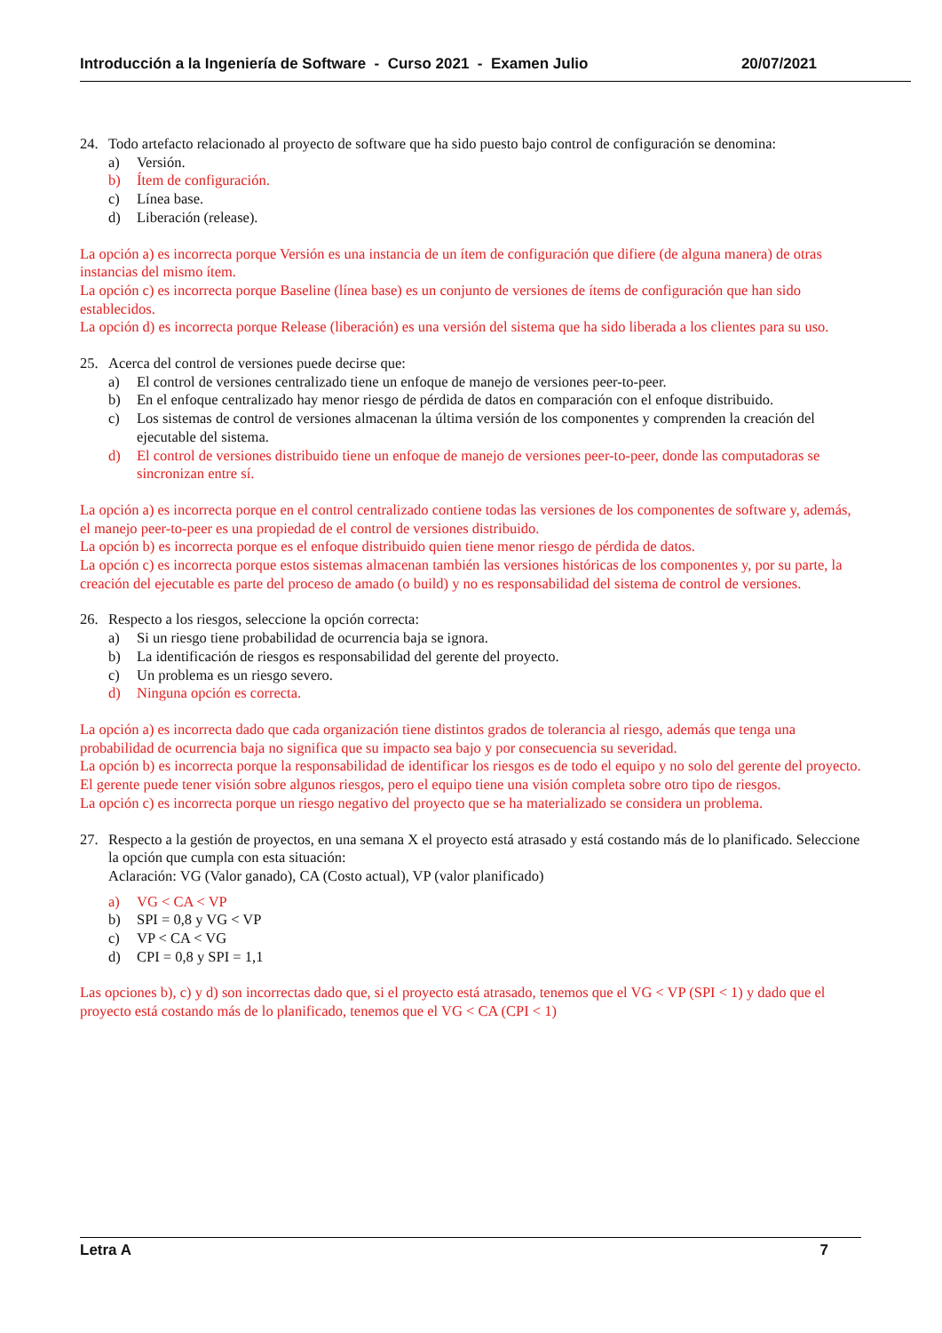Introducción a la Ingeniería de Software - Curso 2021 - Examen Julio 20/07/2021
24. Todo artefacto relacionado al proyecto de software que ha sido puesto bajo control de configuración se denomina:
a) Versión.
b) Ítem de configuración.
c) Línea base.
d) Liberación (release).
La opción a) es incorrecta porque Versión es una instancia de un ítem de configuración que difiere (de alguna manera) de otras instancias del mismo ítem.
La opción c) es incorrecta porque Baseline (línea base) es un conjunto de versiones de ítems de configuración que han sido establecidos.
La opción d) es incorrecta porque Release (liberación) es una versión del sistema que ha sido liberada a los clientes para su uso.
25. Acerca del control de versiones puede decirse que:
a) El control de versiones centralizado tiene un enfoque de manejo de versiones peer-to-peer.
b) En el enfoque centralizado hay menor riesgo de pérdida de datos en comparación con el enfoque distribuido.
c) Los sistemas de control de versiones almacenan la última versión de los componentes y comprenden la creación del ejecutable del sistema.
d) El control de versiones distribuido tiene un enfoque de manejo de versiones peer-to-peer, donde las computadoras se sincronizan entre sí.
La opción a) es incorrecta porque en el control centralizado contiene todas las versiones de los componentes de software y, además, el manejo peer-to-peer es una propiedad de el control de versiones distribuido.
La opción b) es incorrecta porque es el enfoque distribuido quien tiene menor riesgo de pérdida de datos.
La opción c) es incorrecta porque estos sistemas almacenan también las versiones históricas de los componentes y, por su parte, la creación del ejecutable es parte del proceso de amado (o build) y no es responsabilidad del sistema de control de versiones.
26. Respecto a los riesgos, seleccione la opción correcta:
a) Si un riesgo tiene probabilidad de ocurrencia baja se ignora.
b) La identificación de riesgos es responsabilidad del gerente del proyecto.
c) Un problema es un riesgo severo.
d) Ninguna opción es correcta.
La opción a) es incorrecta dado que cada organización tiene distintos grados de tolerancia al riesgo, además que tenga una probabilidad de ocurrencia baja no significa que su impacto sea bajo y por consecuencia su severidad.
La opción b) es incorrecta porque la responsabilidad de identificar los riesgos es de todo el equipo y no solo del gerente del proyecto. El gerente puede tener visión sobre algunos riesgos, pero el equipo tiene una visión completa sobre otro tipo de riesgos.
La opción c) es incorrecta porque un riesgo negativo del proyecto que se ha materializado se considera un problema.
27. Respecto a la gestión de proyectos, en una semana X el proyecto está atrasado y está costando más de lo planificado. Seleccione la opción que cumpla con esta situación:
Aclaración: VG (Valor ganado), CA (Costo actual), VP (valor planificado)
a) VG < CA < VP
b) SPI = 0,8 y VG < VP
c) VP < CA < VG
d) CPI = 0,8 y SPI = 1,1
Las opciones b), c) y d) son incorrectas dado que, si el proyecto está atrasado, tenemos que el VG < VP (SPI < 1) y dado que el proyecto está costando más de lo planificado, tenemos que el VG < CA (CPI < 1)
Letra A 7